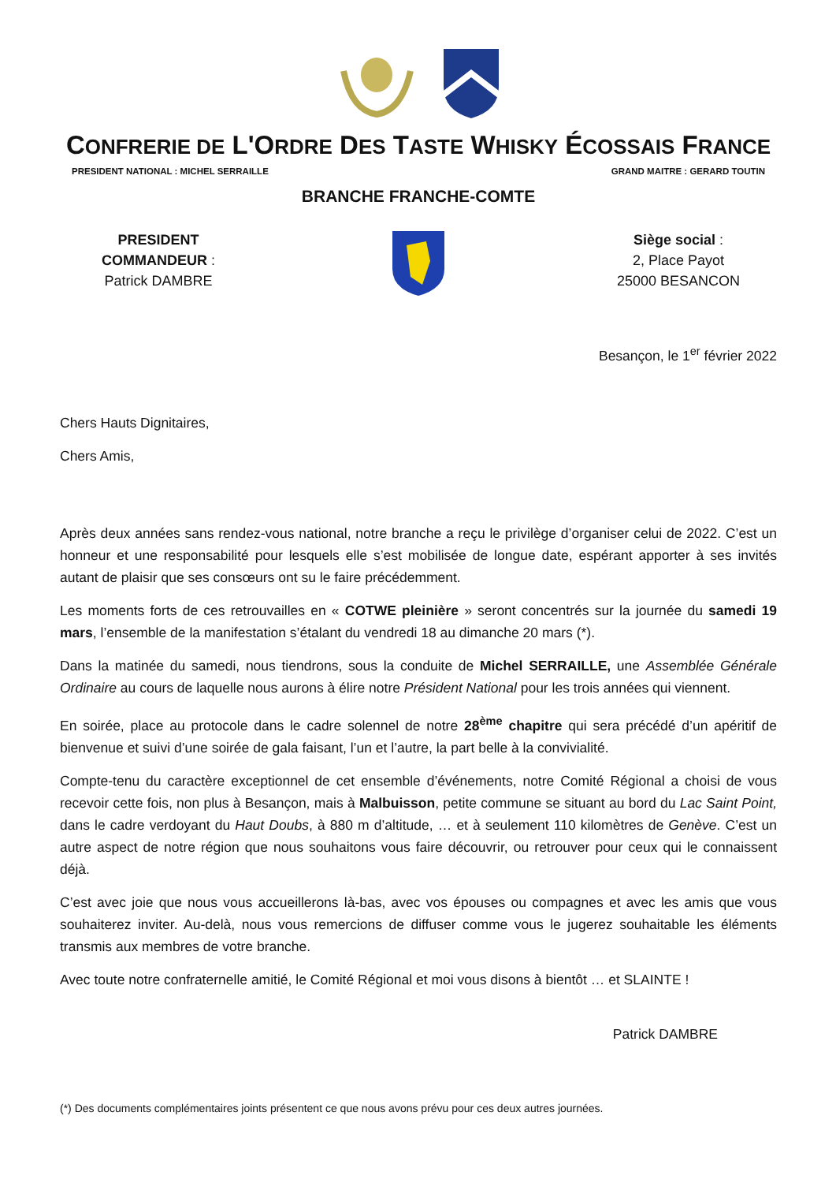CONFRERIE DE L'ORDRE DES TASTE WHISKY ÉCOSSAIS FRANCE
PRESIDENT NATIONAL : MICHEL SERRAILLE GRAND MAITRE : GERARD TOUTIN
BRANCHE FRANCHE-COMTE
PRESIDENT
COMMANDEUR :
Patrick DAMBRE
Siège social :
2, Place Payot
25000 BESANCON
Besançon, le 1<sup>er</sup> février 2022
Chers Hauts Dignitaires,
Chers Amis,
Après deux années sans rendez-vous national, notre branche a reçu le privilège d’organiser celui de 2022. C’est un honneur et une responsabilité pour lesquels elle s’est mobilisée de longue date, espérant apporter à ses invités autant de plaisir que ses consœurs ont su le faire précédemment.
Les moments forts de ces retrouvailles en « COTWE pleinière » seront concentrés sur la journée du samedi 19 mars, l’ensemble de la manifestation s’étalant du vendredi 18 au dimanche 20 mars (*).
Dans la matinée du samedi, nous tiendrons, sous la conduite de Michel SERRAILLE, une Assemblée Générale Ordinaire au cours de laquelle nous aurons à élire notre Président National pour les trois années qui viennent.
En soirée, place au protocole dans le cadre solennel de notre 28<sup>ème</sup> chapitre qui sera précédé d’un apéritif de bienvenue et suivi d’une soirée de gala faisant, l’un et l’autre, la part belle à la convivialité.
Compte-tenu du caractère exceptionnel de cet ensemble d’événements, notre Comité Régional a choisi de vous recevoir cette fois, non plus à Besançon, mais à Malbuisson, petite commune se situant au bord du Lac Saint Point, dans le cadre verdoyant du Haut Doubs, à 880 m d’altitude, … et à seulement 110 kilomètres de Genève. C’est un autre aspect de notre région que nous souhaitons vous faire découvrir, ou retrouver pour ceux qui le connaissent déjà.
C’est avec joie que nous vous accueillerons là-bas, avec vos épouses ou compagnes et avec les amis que vous souhaiterez inviter. Au-delà, nous vous remercions de diffuser comme vous le jugerez souhaitable les éléments transmis aux membres de votre branche.
Avec toute notre confraternelle amitié, le Comité Régional et moi vous disons à bientôt … et SLAINTE !
Patrick DAMBRE
(*) Des documents complémentaires joints présentent ce que nous avons prévu pour ces deux autres journées.